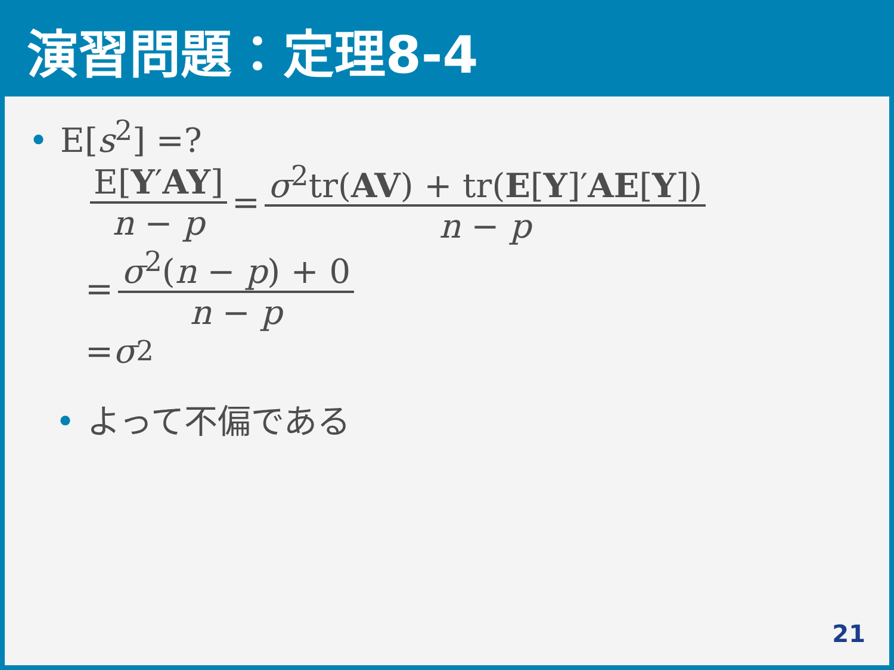演習問題：定理8-4
• E[s<sup>2</sup>] =?
E[Y′AY] n − p = σ<sup>2</sup>tr(AV) + tr(E[Y]′AE[Y]) n − p
= σ<sup>2</sup>(n − p) + 0 n − p
= σ<sup>2</sup>
• よって不偏である
21